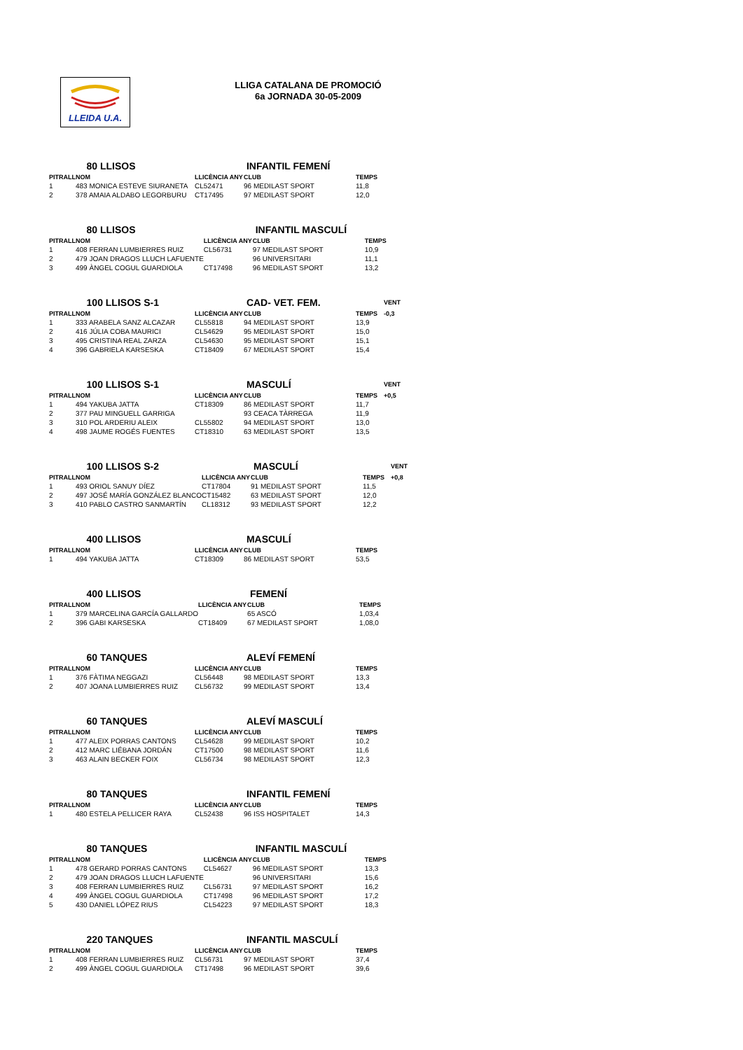LLEIDA U.A.
LLIGA CATALANA DE PROMOCIÓ
6a JORNADA 30-05-2009
| | 80 LLISOS | | INFANTIL FEMENÍ | |
| PITRALL | NOM | LLICÈNCIA ANY | CLUB | TEMPS |
| 1 | 483 MONICA ESTEVE SIURANETA | CL52471 | 96 MEDILAST SPORT | 11,8 |
| 2 | 378 AMAIA ALDABO LEGORBURU | CT17495 | 97 MEDILAST SPORT | 12,0 |
| | 80 LLISOS | | INFANTIL MASCULÍ | |
| PITRALL | NOM | LLICÈNCIA ANY | CLUB | TEMPS |
| 1 | 408 FERRAN LUMBIERRES RUIZ | CL56731 | 97 MEDILAST SPORT | 10,9 |
| 2 | 479 JOAN DRAGOS LLUCH LAFUENTE | | 96 UNIVERSITARI | 11,1 |
| 3 | 499 ÀNGEL COGUL GUARDIOLA | CT17498 | 96 MEDILAST SPORT | 13,2 |
| | 100 LLISOS S-1 | | CAD- VET. FEM. | | VENT |
| PITRALL | NOM | LLICÈNCIA ANY | CLUB | TEMPS | -0,3 |
| 1 | 333 ARABELA SANZ ALCAZAR | CL55818 | 94 MEDILAST SPORT | 13,9 | |
| 2 | 416 JÚLIA COBA MAURICI | CL54629 | 95 MEDILAST SPORT | 15,0 | |
| 3 | 495 CRISTINA REAL ZARZA | CL54630 | 95 MEDILAST SPORT | 15,1 | |
| 4 | 396 GABRIELA KARSESKA | CT18409 | 67 MEDILAST SPORT | 15,4 | |
| | 100 LLISOS S-1 | | MASCULÍ | | VENT |
| PITRALL | NOM | LLICÈNCIA ANY | CLUB | TEMPS | +0,5 |
| 1 | 494 YAKUBA JATTA | CT18309 | 86 MEDILAST SPORT | 11,7 | |
| 2 | 377 PAU MINGUELL GARRIGA | | 93 CEACA TÀRREGA | 11,9 | |
| 3 | 310 POL ARDERIU ALEIX | CL55802 | 94 MEDILAST SPORT | 13,0 | |
| 4 | 498 JAUME ROGÉS FUENTES | CT18310 | 63 MEDILAST SPORT | 13,5 | |
| | 100 LLISOS S-2 | | MASCULÍ | | VENT |
| PITRALL | NOM | LLICÈNCIA ANY | CLUB | TEMPS | +0,8 |
| 1 | 493 ORIOL SANUY DÍEZ | CT17804 | 91 MEDILAST SPORT | 11,5 | |
| 2 | 497 JOSÉ MARÍA GONZÁLEZ BLANCO | CT15482 | 63 MEDILAST SPORT | 12,0 | |
| 3 | 410 PABLO CASTRO SANMARTÍN | CL18312 | 93 MEDILAST SPORT | 12,2 | |
| | 400 LLISOS | | MASCULÍ | |
| PITRALL | NOM | LLICÈNCIA ANY | CLUB | TEMPS |
| 1 | 494 YAKUBA JATTA | CT18309 | 86 MEDILAST SPORT | 53,5 |
| | 400 LLISOS | | FEMENÍ | |
| PITRALL | NOM | LLICÈNCIA ANY | CLUB | TEMPS |
| 1 | 379 MARCELINA GARCÍA GALLARDO | | 65 ASCÓ | 1,03,4 |
| 2 | 396 GABI KARSESKA | CT18409 | 67 MEDILAST SPORT | 1,08,0 |
| | 60 TANQUES | | ALEVÍ FEMENÍ | |
| PITRALL | NOM | LLICÈNCIA ANY | CLUB | TEMPS |
| 1 | 376 FÀTIMA NEGGAZI | CL56448 | 98 MEDILAST SPORT | 13,3 |
| 2 | 407 JOANA LUMBIERRES RUIZ | CL56732 | 99 MEDILAST SPORT | 13,4 |
| | 60 TANQUES | | ALEVÍ MASCULÍ | |
| PITRALL | NOM | LLICÈNCIA ANY | CLUB | TEMPS |
| 1 | 477 ALEIX PORRAS CANTONS | CL54628 | 99 MEDILAST SPORT | 10,2 |
| 2 | 412 MARC LIÉBANA JORDÁN | CT17500 | 98 MEDILAST SPORT | 11,6 |
| 3 | 463 ALAIN BECKER FOIX | CL56734 | 98 MEDILAST SPORT | 12,3 |
| | 80 TANQUES | | INFANTIL FEMENÍ | |
| PITRALL | NOM | LLICÈNCIA ANY | CLUB | TEMPS |
| 1 | 480 ESTELA PELLICER RAYA | CL52438 | 96 ISS HOSPITALET | 14,3 |
| | 80 TANQUES | | INFANTIL MASCULÍ | |
| PITRALL | NOM | LLICÈNCIA ANY | CLUB | TEMPS |
| 1 | 478 GERARD PORRAS CANTONS | CL54627 | 96 MEDILAST SPORT | 13,3 |
| 2 | 479 JOAN DRAGOS LLUCH LAFUENTE | | 96 UNIVERSITARI | 15,6 |
| 3 | 408 FERRAN LUMBIERRES RUIZ | CL56731 | 97 MEDILAST SPORT | 16,2 |
| 4 | 499 ÀNGEL COGUL GUARDIOLA | CT17498 | 96 MEDILAST SPORT | 17,2 |
| 5 | 430 DANIEL LÓPEZ RIUS | CL54223 | 97 MEDILAST SPORT | 18,3 |
| | 220 TANQUES | | INFANTIL MASCULÍ | |
| PITRALL | NOM | LLICÈNCIA ANY | CLUB | TEMPS |
| 1 | 408 FERRAN LUMBIERRES RUIZ | CL56731 | 97 MEDILAST SPORT | 37,4 |
| 2 | 499 ÀNGEL COGUL GUARDIOLA | CT17498 | 96 MEDILAST SPORT | 39,6 |